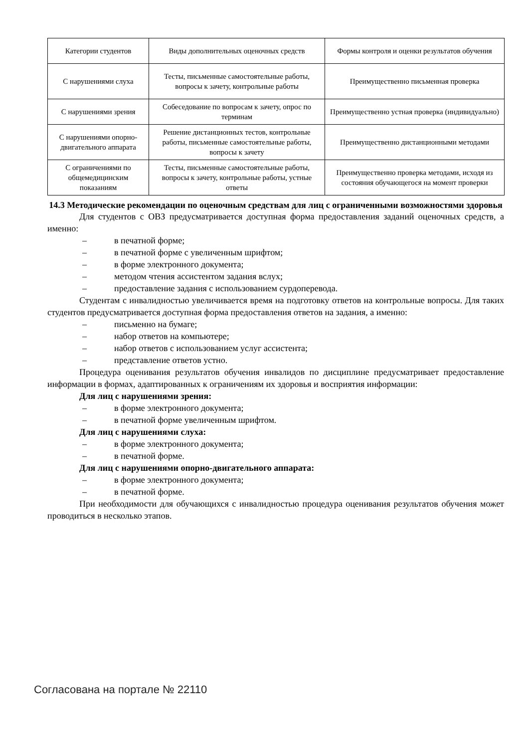| Категории студентов | Виды дополнительных оценочных средств | Формы контроля и оценки результатов обучения |
| С нарушениями слуха | Тесты, письменные самостоятельные работы, вопросы к зачету, контрольные работы | Преимущественно письменная проверка |
| С нарушениями зрения | Собеседование по вопросам к зачету, опрос по терминам | Преимущественно устная проверка (индивидуально) |
| С нарушениями опорно-двигательного аппарата | Решение дистанционных тестов, контрольные работы, письменные самостоятельные работы, вопросы к зачету | Преимущественно дистанционными методами |
| С ограничениями по общемедицинским показаниям | Тесты, письменные самостоятельные работы, вопросы к зачету, контрольные работы, устные ответы | Преимущественно проверка методами, исходя из состояния обучающегося на момент проверки |
14.3 Методические рекомендации по оценочным средствам для лиц с ограниченными возможностями здоровья
Для студентов с ОВЗ предусматривается доступная форма предоставления заданий оценочных средств, а именно:
– в печатной форме;
– в печатной форме с увеличенным шрифтом;
– в форме электронного документа;
– методом чтения ассистентом задания вслух;
– предоставление задания с использованием сурдоперевода.
Студентам с инвалидностью увеличивается время на подготовку ответов на контрольные вопросы. Для таких студентов предусматривается доступная форма предоставления ответов на задания, а именно:
– письменно на бумаге;
– набор ответов на компьютере;
– набор ответов с использованием услуг ассистента;
– представление ответов устно.
Процедура оценивания результатов обучения инвалидов по дисциплине предусматривает предоставление информации в формах, адаптированных к ограничениям их здоровья и восприятия информации:
Для лиц с нарушениями зрения:
– в форме электронного документа;
– в печатной форме увеличенным шрифтом.
Для лиц с нарушениями слуха:
– в форме электронного документа;
– в печатной форме.
Для лиц с нарушениями опорно-двигательного аппарата:
– в форме электронного документа;
– в печатной форме.
При необходимости для обучающихся с инвалидностью процедура оценивания результатов обучения может проводиться в несколько этапов.
Согласована на портале № 22110